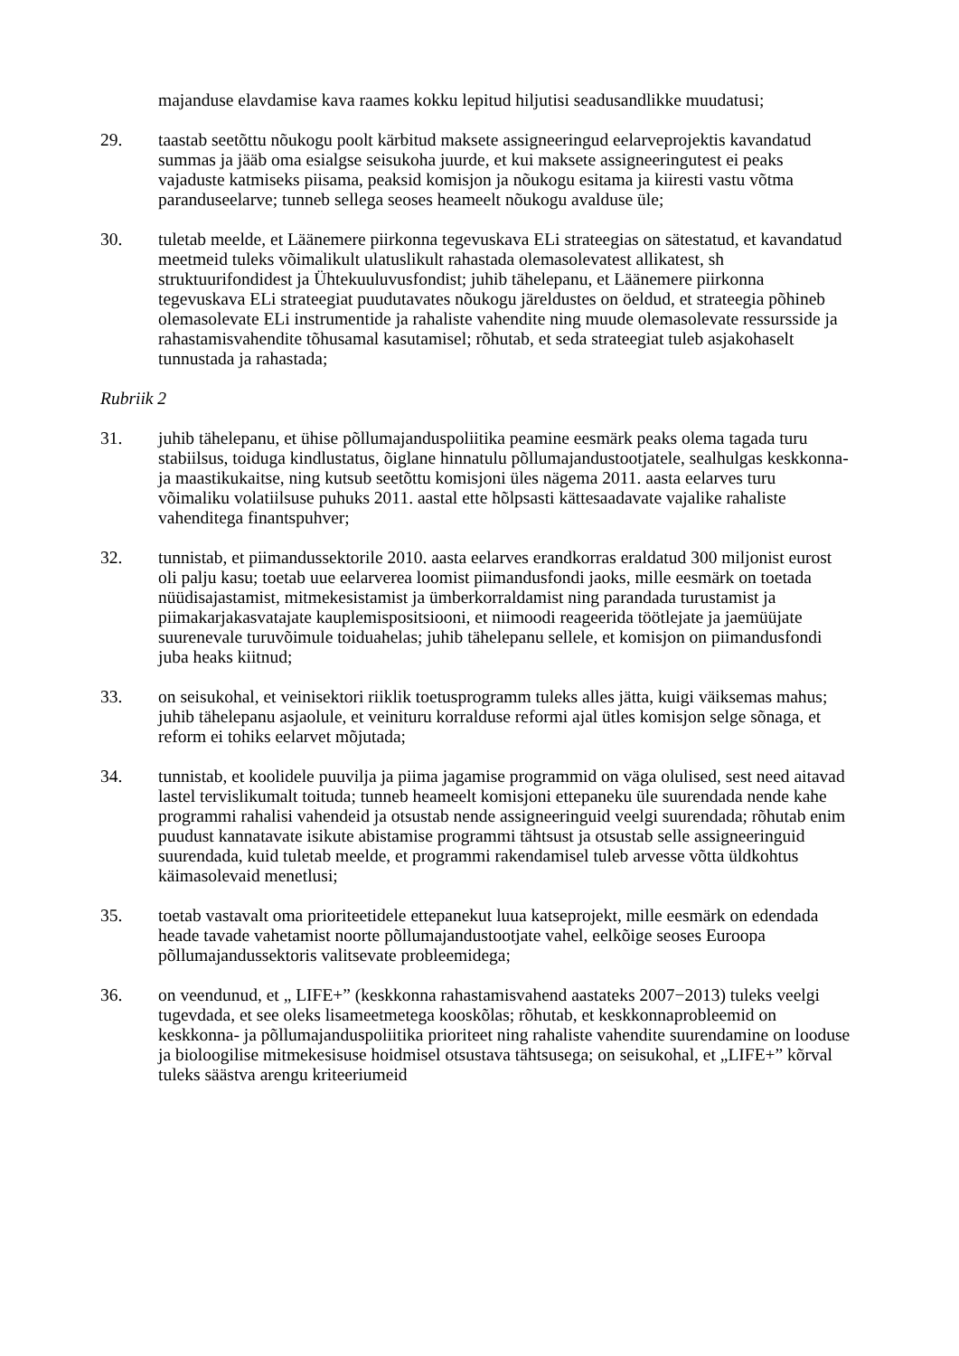majanduse elavdamise kava raames kokku lepitud hiljutisi seadusandlikke muudatusi;
29. taastab seetõttu nõukogu poolt kärbitud maksete assigneeringud eelarveprojektis kavandatud summas ja jääb oma esialgse seisukoha juurde, et kui maksete assigneeringutest ei peaks vajaduste katmiseks piisama, peaksid komisjon ja nõukogu esitama ja kiiresti vastu võtma paranduseelarve; tunneb sellega seoses heameelt nõukogu avalduse üle;
30. tuletab meelde, et Läänemere piirkonna tegevuskava ELi strateegias on sätestatud, et kavandatud meetmeid tuleks võimalikult ulatuslikult rahastada olemasolevatest allikatest, sh struktuurifondidest ja Ühtekuuluvusfondist; juhib tähelepanu, et Läänemere piirkonna tegevuskava ELi strateegiat puudutavates nõukogu järeldustes on öeldud, et strateegia põhineb olemasolevate ELi instrumentide ja rahaliste vahendite ning muude olemasolevate ressursside ja rahastamisvahendite tõhusamal kasutamisel; rõhutab, et seda strateegiat tuleb asjakohaselt tunnustada ja rahastada;
Rubriik 2
31. juhib tähelepanu, et ühise põllumajanduspoliitika peamine eesmärk peaks olema tagada turu stabiilsus, toiduga kindlustatus, õiglane hinnatulu põllumajandustootjatele, sealhulgas keskkonna- ja maastikukaitse, ning kutsub seetõttu komisjoni üles nägema 2011. aasta eelarves turu võimaliku volatiilsuse puhuks 2011. aastal ette hõlpsasti kättesaadavate vajalike rahaliste vahenditega finantspuhver;
32. tunnistab, et piimandussektorile 2010. aasta eelarves erandkorras eraldatud 300 miljonist eurost oli palju kasu; toetab uue eelarverea loomist piimandusfondi jaoks, mille eesmärk on toetada nüüdisajastamist, mitmekesistamist ja ümberkorraldamist ning parandada turustamist ja piimakarjakasvatajate kauplemispositsiooni, et niimoodi reageerida töötlejate ja jaemüüjate suurenevale turuvõimule toiduahelas; juhib tähelepanu sellele, et komisjon on piimandusfondi juba heaks kiitnud;
33. on seisukohal, et veinisektori riiklik toetusprogramm tuleks alles jätta, kuigi väiksemas mahus; juhib tähelepanu asjaolule, et veinituru korralduse reformi ajal ütles komisjon selge sõnaga, et reform ei tohiks eelarvet mõjutada;
34. tunnistab, et koolidele puuvilja ja piima jagamise programmid on väga olulised, sest need aitavad lastel tervislikumalt toituda; tunneb heameelt komisjoni ettepaneku üle suurendada nende kahe programmi rahalisi vahendeid ja otsustab nende assigneeringuid veelgi suurendada; rõhutab enim puudust kannatavate isikute abistamise programmi tähtsust ja otsustab selle assigneeringuid suurendada, kuid tuletab meelde, et programmi rakendamisel tuleb arvesse võtta üldkohtus käimasolevaid menetlusi;
35. toetab vastavalt oma prioriteetidele ettepanekut luua katseprojekt, mille eesmärk on edendada heade tavade vahetamist noorte põllumajandustootjate vahel, eelkõige seoses Euroopa põllumajandussektoris valitsevate probleemidega;
36. on veendunud, et „ LIFE+” (keskkonna rahastamisvahend aastateks 2007−2013) tuleks veelgi tugevdada, et see oleks lisameetmetega kooskõlas; rõhutab, et keskkonnaprobleemid on keskkonna- ja põllumajanduspoliitika prioriteet ning rahaliste vahendite suurendamine on looduse ja bioloogilise mitmekesisuse hoidmisel otsustava tähtsusega; on seisukohal, et „LIFE+” kõrval tuleks säästva arengu kriteeriumeid